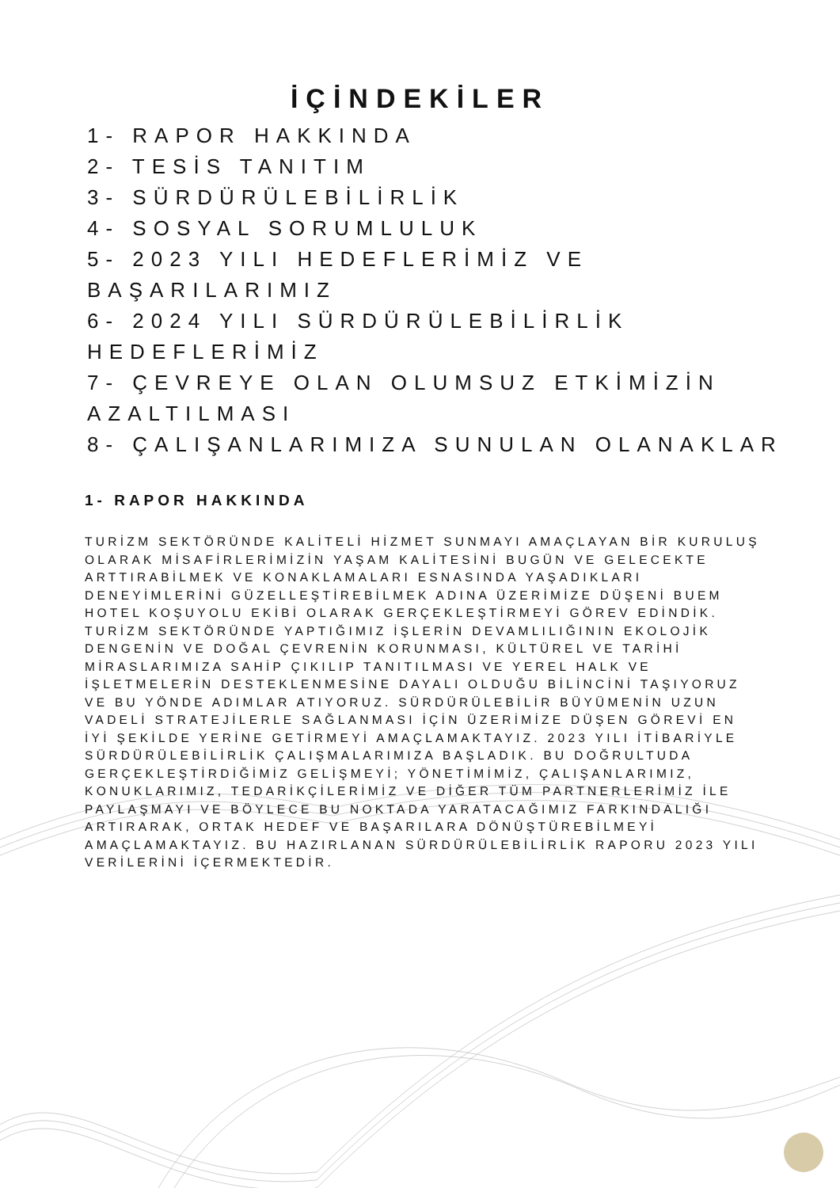İÇİNDEKİLER
1- RAPOR HAKKINDA
2- TESİS TANITIM
3- SÜRDÜRÜLEBİLİRLİK
4- SOSYAL SORUMLULUK
5- 2023 YILI HEDEFLERİMİZ VE BAŞARILARIMIZ
6- 2024 YILI SÜRDÜRÜLEBİLİRLİK HEDEFLERİMİZ
7- ÇEVREYE OLAN OLUMSUZ ETKİMİZİN AZALTILMASI
8- ÇALIŞANLARIMIZA SUNULAN OLANAKLAR
1- RAPOR HAKKINDA
TURİZM SEKTÖRÜNDE KALİTELİ HİZMET SUNMAYI AMAÇLAYAN BİR KURULUŞ OLARAK MİSAFİRLERİMİZİN YAŞAM KALİTESİNİ BUGÜN VE GELECEKTE ARTTIRABİLMEK VE KONAKLAMALARI ESNASINDA YAŞADIKLARI DENEYİMLERİNİ GÜZELLEŞTİREBİLMEK ADINA ÜZERİMİZE DÜŞENİ BUEM HOTEL KOŞUYOLU EKİBİ OLARAK GERÇEKLEŞTİRMEYİ GÖREV EDİNDİK. TURİZM SEKTÖRÜNDE YAPTIĞIMIZ İŞLERİN DEVAMLILIĞININ EKOLOJİK DENGENİN VE DOĞAL ÇEVRENİN KORUNMASI, KÜLTÜREL VE TARİHİ MİRASLARIMIZA SAHİP ÇIKILIP TANITILMASI VE YEREL HALK VE İŞLETMELERİN DESTEKLENMESİNE DAYALI OLDUĞU BİLİNCİNİ TAŞIYORUZ VE BU YÖNDE ADIMLAR ATIYORUZ. SÜRDÜRÜLEBİLİR BÜYÜMENİN UZUN VADELİ STRATEJİLERLE SAĞLANMASI İÇİN ÜZERİMİZE DÜŞEN GÖREVİ EN İYİ ŞEKİLDE YERİNE GETİRMEYİ AMAÇLAMAKTAYIZ. 2023 YILI İTİBARİYLE SÜRDÜRÜLEBİLİRLİK ÇALIŞMALARIMIZA BAŞLADIK. BU DOĞRULTUDA GERÇEKLEŞTİRDİĞİMİZ GELİŞMEYİ; YÖNETİMİMİZ, ÇALIŞANLARIMIZ, KONUKLARIMIZ, TEDARİKÇİLERİMİZ VE DİĞER TÜM PARTNERLERİMİZ İLE PAYLAŞMAYI VE BÖYLECE BU NOKTADA YARATACAĞIMIZ FARKINDALIĞI ARTIRARAK, ORTAK HEDEF VE BAŞARILARA DÖNÜŞTÜREBİLMEYİ AMAÇLAMAKTAYIZ. BU HAZIRLANAN SÜRDÜRÜLEBİLİRLİK RAPORU 2023 YILI VERİLERİNİ İÇERMEKTEDİR.